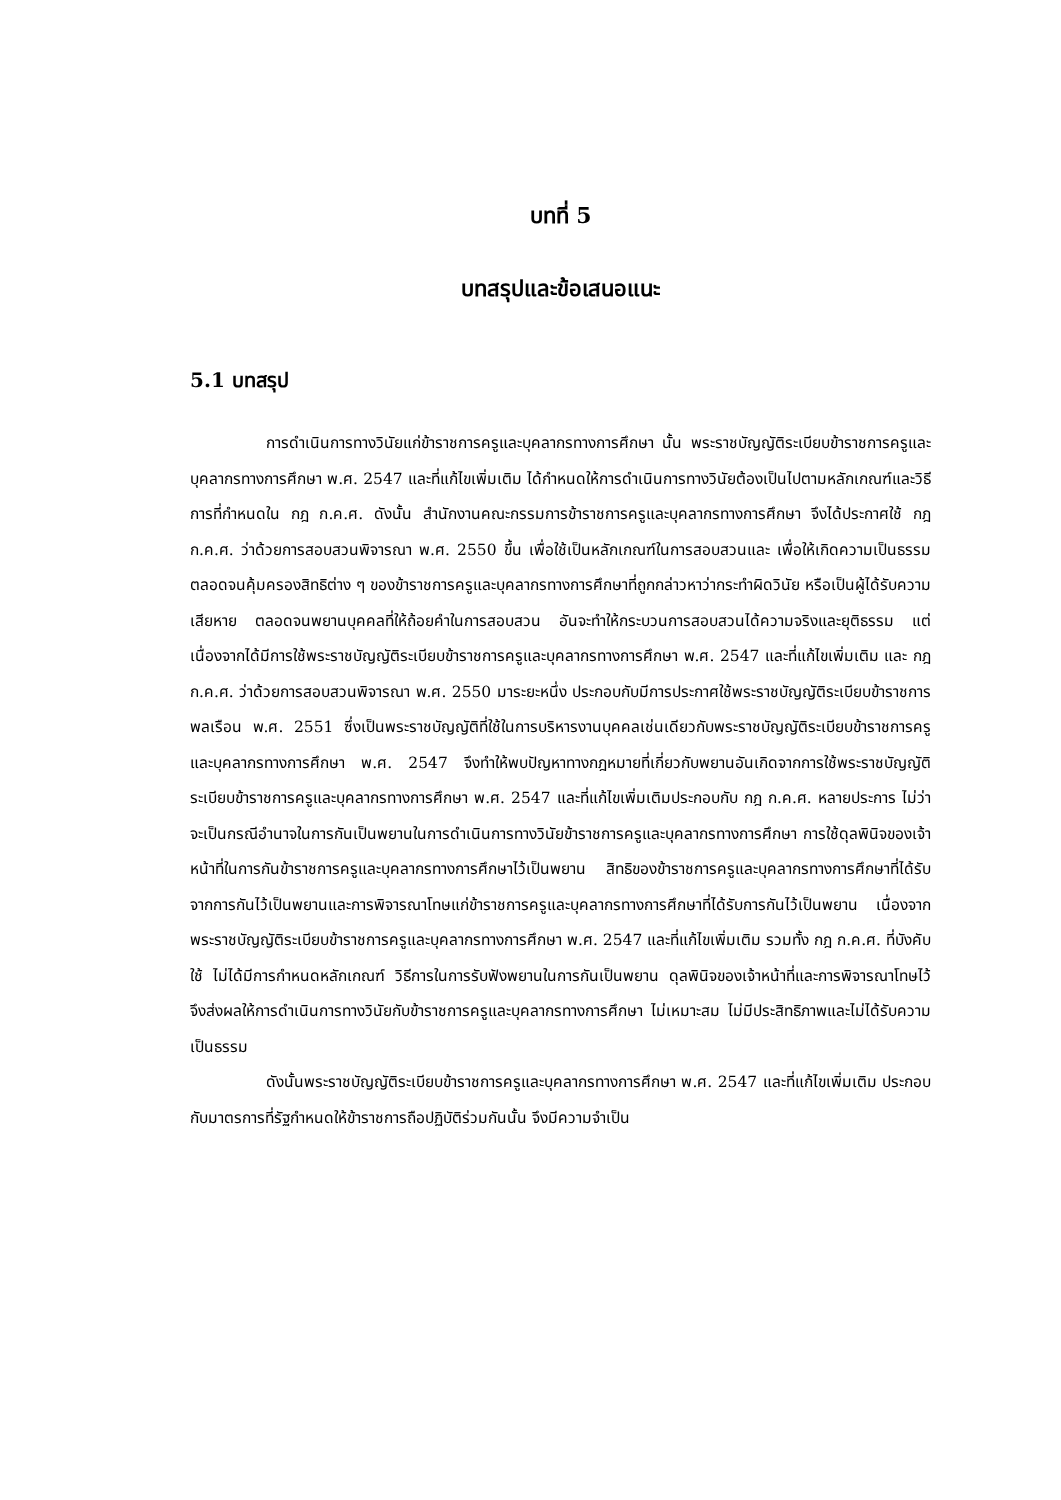บทที่ 5
บทสรุปและข้อเสนอแนะ
5.1 บทสรุป
การดำเนินการทางวินัยแก่ข้าราชการครูและบุคลากรทางการศึกษา นั้น พระราชบัญญัติระเบียบข้าราชการครูและบุคลากรทางการศึกษา พ.ศ. 2547 และที่แก้ไขเพิ่มเติม ได้กำหนดให้การดำเนินการทางวินัยต้องเป็นไปตามหลักเกณฑ์และวิธีการที่กำหนดใน กฎ ก.ค.ศ. ดังนั้น สำนักงานคณะกรรมการข้าราชการครูและบุคลากรทางการศึกษา จึงได้ประกาศใช้ กฎ ก.ค.ศ. ว่าด้วยการสอบสวนพิจารณา พ.ศ. 2550 ขึ้น เพื่อใช้เป็นหลักเกณฑ์ในการสอบสวนและ เพื่อให้เกิดความเป็นธรรม ตลอดจนคุ้มครองสิทธิต่าง ๆ ของข้าราชการครูและบุคลากรทางการศึกษาที่ถูกกล่าวหาว่ากระทำผิดวินัย หรือเป็นผู้ได้รับความเสียหาย ตลอดจนพยานบุคคลที่ให้ถ้อยคำในการสอบสวน อันจะทำให้กระบวนการสอบสวนได้ความจริงและยุติธรรม แต่เนื่องจากได้มีการใช้พระราชบัญญัติระเบียบข้าราชการครูและบุคลากรทางการศึกษา พ.ศ. 2547 และที่แก้ไขเพิ่มเติม และ กฎ ก.ค.ศ. ว่าด้วยการสอบสวนพิจารณา พ.ศ. 2550 มาระยะหนึ่ง ประกอบกับมีการประกาศใช้พระราชบัญญัติระเบียบข้าราชการพลเรือน พ.ศ. 2551 ซึ่งเป็นพระราชบัญญัติที่ใช้ในการบริหารงานบุคคลเช่นเดียวกับพระราชบัญญัติระเบียบข้าราชการครูและบุคลากรทางการศึกษา พ.ศ. 2547 จึงทำให้พบปัญหาทางกฎหมายที่เกี่ยวกับพยานอันเกิดจากการใช้พระราชบัญญัติระเบียบข้าราชการครูและบุคลากรทางการศึกษา พ.ศ. 2547 และที่แก้ไขเพิ่มเติมประกอบกับ กฎ ก.ค.ศ. หลายประการ ไม่ว่าจะเป็นกรณีอำนาจในการกันเป็นพยานในการดำเนินการทางวินัยข้าราชการครูและบุคลากรทางการศึกษา การใช้ดุลพินิจของเจ้าหน้าที่ในการกันข้าราชการครูและบุคลากรทางการศึกษาไว้เป็นพยาน สิทธิของข้าราชการครูและบุคลากรทางการศึกษาที่ได้รับจากการกันไว้เป็นพยานและการพิจารณาโทษแก่ข้าราชการครูและบุคลากรทางการศึกษาที่ได้รับการกันไว้เป็นพยาน เนื่องจากพระราชบัญญัติระเบียบข้าราชการครูและบุคลากรทางการศึกษา พ.ศ. 2547 และที่แก้ไขเพิ่มเติม รวมทั้ง กฎ ก.ค.ศ. ที่บังคับใช้ ไม่ได้มีการกำหนดหลักเกณฑ์ วิธีการในการรับฟังพยานในการกันเป็นพยาน ดุลพินิจของเจ้าหน้าที่และการพิจารณาโทษไว้ จึงส่งผลให้การดำเนินการทางวินัยกับข้าราชการครูและบุคลากรทางการศึกษา ไม่เหมาะสม ไม่มีประสิทธิภาพและไม่ได้รับความเป็นธรรม
ดังนั้นพระราชบัญญัติระเบียบข้าราชการครูและบุคลากรทางการศึกษา พ.ศ. 2547 และที่แก้ไขเพิ่มเติม ประกอบกับมาตรการที่รัฐกำหนดให้ข้าราชการถือปฏิบัติร่วมกันนั้น จึงมีความจำเป็น